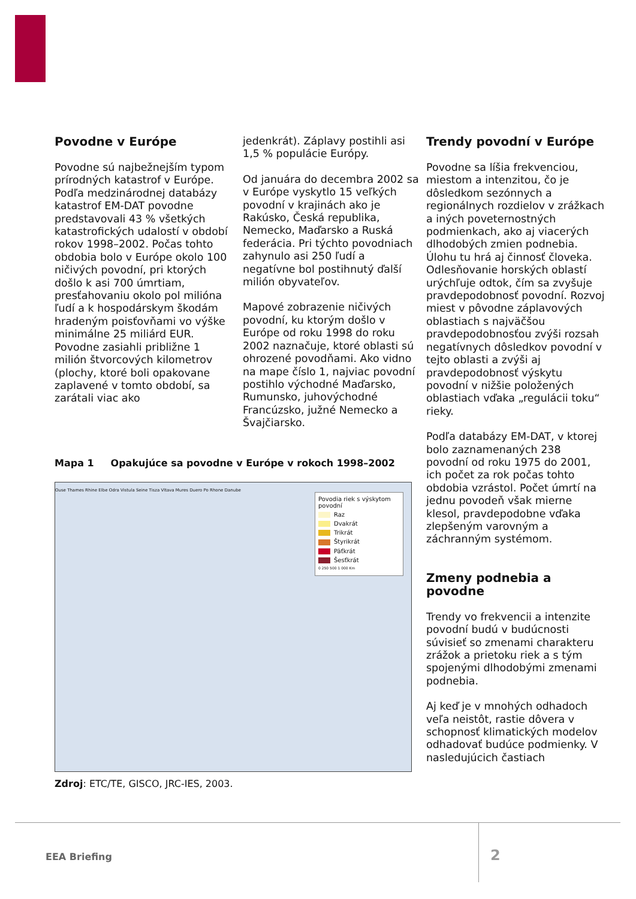Povodne v Európe
Povodne sú najbežnejším typom prírodných katastrof v Európe. Podľa medzinárodnej databázy katastrof EM-DAT povodne predstavovali 43 % všetkých katastrofických udalostí v období rokov 1998–2002. Počas tohto obdobia bolo v Európe okolo 100 ničivých povodní, pri ktorých došlo k asi 700 úmrtiam, presťahovaniu okolo pol milióna ľudí a k hospodárskym škodám hradeným poisťovňami vo výške minimálne 25 miliárd EUR. Povodne zasiahli približne 1 milión štvorcových kilometrov (plochy, ktoré boli opakovane zaplavené v tomto období, sa zarátali viac ako
jedenkrát). Záplavy postihli asi 1,5 % populácie Európy.
Od januára do decembra 2002 sa v Európe vyskytlo 15 veľkých povodní v krajinách ako je Rakúsko, Česká republika, Nemecko, Maďarsko a Ruská federácia. Pri týchto povodniach zahynulo asi 250 ľudí a negatívne bol postihnutý ďalší milión obyvateľov.
Mapové zobrazenie ničivých povodní, ku ktorým došlo v Európe od roku 1998 do roku 2002 naznačuje, ktoré oblasti sú ohrozené povodňami. Ako vidno na mape číslo 1, najviac povodní postihlo východné Maďarsko, Rumunsko, juhovýchodné Francúzsko, južné Nemecko a Švajčiarsko.
Mapa 1 Opakujúce sa povodne v Európe v rokoch 1998–2002
Povodia riek s výskytom povodní
Raz
Dvakrát
Trikrát
Štyrikrát
Päťkrát
Šesťkrát
0 250 500 1 000 Km
Ouse Thames Rhine Elbe Odra Vistula Seine Tisza Vltava Mures Duero Po Rhone Danube
Zdroj: ETC/TE, GISCO, JRC-IES, 2003.
Trendy povodní v Európe
Povodne sa líšia frekvenciou, miestom a intenzitou, čo je dôsledkom sezónnych a regionálnych rozdielov v zrážkach a iných poveternostných podmienkach, ako aj viacerých dlhodobých zmien podnebia. Úlohu tu hrá aj činnosť človeka. Odlesňovanie horských oblastí urýchľuje odtok, čím sa zvyšuje pravdepodobnosť povodní. Rozvoj miest v pôvodne záplavových oblastiach s najväčšou pravdepodobnosťou zvýši rozsah negatívnych dôsledkov povodní v tejto oblasti a zvýši aj pravdepodobnosť výskytu povodní v nižšie položených oblastiach vďaka „regulácii toku“ rieky.
Podľa databázy EM-DAT, v ktorej bolo zaznamenaných 238 povodní od roku 1975 do 2001, ich počet za rok počas tohto obdobia vzrástol. Počet úmrtí na jednu povodeň však mierne klesol, pravdepodobne vďaka zlepšeným varovným a záchranným systémom.
Zmeny podnebia a povodne
Trendy vo frekvencii a intenzite povodní budú v budúcnosti súvisieť so zmenami charakteru zrážok a prietoku riek a s tým spojenými dlhodobými zmenami podnebia.
Aj keď je v mnohých odhadoch veľa neistôt, rastie dôvera v schopnosť klimatických modelov odhadovať budúce podmienky. V nasledujúcich častiach
EEA Briefing 2